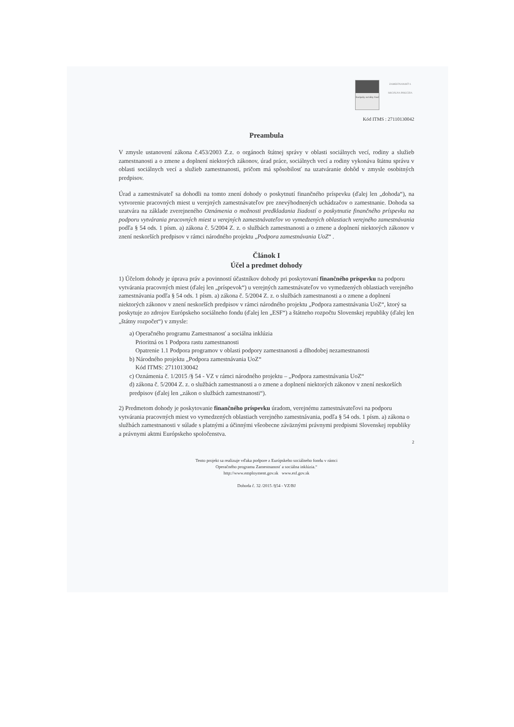Európsky sociálny fond
ZAMESTNANOSŤ A SOCIÁLNA INKLÚZIA
Kód ITMS : 27110130042
Preambula
V zmysle ustanovení zákona č.453/2003 Z.z. o orgánoch štátnej správy v oblasti sociálnych vecí, rodiny a služieb zamestnanosti a o zmene a doplnení niektorých zákonov, úrad práce, sociálnych vecí a rodiny vykonáva štátnu správu v oblasti sociálnych vecí a služieb zamestnanosti, pričom má spôsobilosť na uzatváranie dohôd v zmysle osobitných predpisov.
Úrad a zamestnávateľ sa dohodli na tomto znení dohody o poskytnutí finančného príspevku (ďalej len „dohoda“), na vytvorenie pracovných miest u verejných zamestnávateľov pre znevýhodnených uchádzačov o zamestnanie. Dohoda sa uzatvára na základe zverejneného Oznámenia o možnosti predkladania žiadostí o poskytnutie finančného príspevku na podporu vytvárania pracovných miest u verejných zamestnávateľov vo vymedzených oblastiach verejného zamestnávania podľa § 54 ods. 1 písm. a) zákona č. 5/2004 Z. z. o službách zamestnanosti a o zmene a doplnení niektorých zákonov v znení neskorších predpisov v rámci národného projektu „Podpora zamestnávania UoZ“ .
Článok I
Účel a predmet dohody
1) Účelom dohody je úprava práv a povinností účastníkov dohody pri poskytovaní finančného príspevku na podporu vytvárania pracovných miest (ďalej len „príspevok“) u verejných zamestnávateľov vo vymedzených oblastiach verejného zamestnávania podľa § 54 ods. 1 písm. a) zákona č. 5/2004 Z. z. o službách zamestnanosti a o zmene a doplnení niektorých zákonov v znení neskorších predpisov v rámci národného projektu „Podpora zamestnávania UoZ“, ktorý sa poskytuje zo zdrojov Európskeho sociálneho fondu (ďalej len „ESF“) a štátneho rozpočtu Slovenskej republiky (ďalej len „štátny rozpočet“) v zmysle:
a) Operačného programu Zamestnanosť a sociálna inklúzia
Prioritná os 1 Podpora rastu zamestnanosti
Opatrenie 1.1 Podpora programov v oblasti podpory zamestnanosti a dlhodobej nezamestnanosti
b) Národného projektu „Podpora zamestnávania UoZ“
Kód ITMS: 27110130042
c) Oznámenia č. 1/2015 /§ 54 - VZ v rámci národného projektu – „Podpora zamestnávania UoZ“
d) zákona č. 5/2004 Z. z. o službách zamestnanosti a o zmene a doplnení niektorých zákonov v znení neskorších predpisov (ďalej len „zákon o službách zamestnanosti“).
2) Predmetom dohody je poskytovanie finančného príspevku úradom, verejnému zamestnávateľovi na podporu vytvárania pracovných miest vo vymedzených oblastiach verejného zamestnávania, podľa § 54 ods. 1 písm. a) zákona o službách zamestnanosti v súlade s platnými a účinnými všeobecne záväznými právnymi predpismi Slovenskej republiky a právnymi aktmi Európskeho spoločenstva.
2
Tento projekt sa realizuje vďaka podpore z Európskeho sociálneho fondu v rámci
Operačného programu Zamestnanosť a sociálna inklúzia.“
http://www.employment.gov.sk www.esf.gov.sk
Dohoda č. 32 /2015 /§54 - VZ/BJ